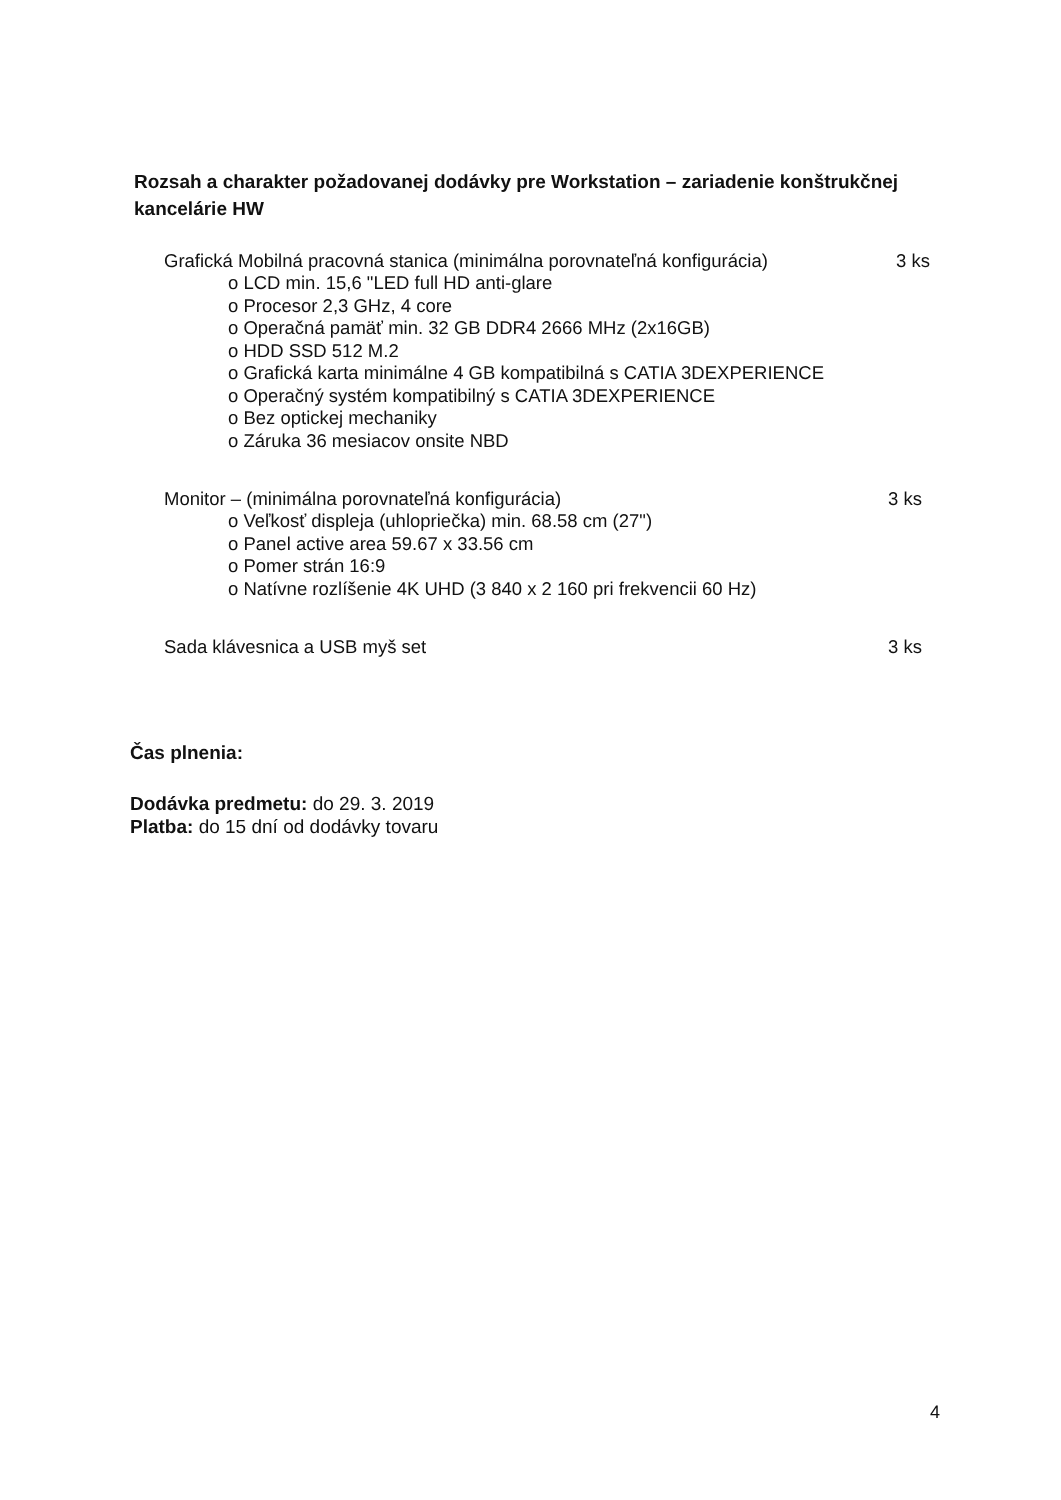Rozsah a charakter požadovanej dodávky pre Workstation – zariadenie konštrukčnej kancelárie HW
Grafická Mobilná pracovná stanica (minimálna porovnateľná konfigurácia) 3 ks
o LCD min. 15,6 "LED full HD anti-glare
o Procesor 2,3 GHz, 4 core
o Operačná pamäť min. 32 GB DDR4 2666 MHz (2x16GB)
o HDD SSD 512 M.2
o Grafická karta minimálne 4 GB kompatibilná s CATIA 3DEXPERIENCE
o Operačný systém kompatibilný s CATIA 3DEXPERIENCE
o Bez optickej mechaniky
o Záruka 36 mesiacov onsite NBD
Monitor – (minimálna porovnateľná konfigurácia) 3 ks
o Veľkosť displeja (uhlopriečka) min. 68.58 cm (27")
o Panel active area 59.67 x 33.56 cm
o Pomer strán 16:9
o Natívne rozlíšenie 4K UHD (3 840 x 2 160 pri frekvencii 60 Hz)
Sada klávesnica a USB myš set 3 ks
Čas plnenia:
Dodávka predmetu: do 29. 3. 2019
Platba: do 15 dní od dodávky tovaru
4